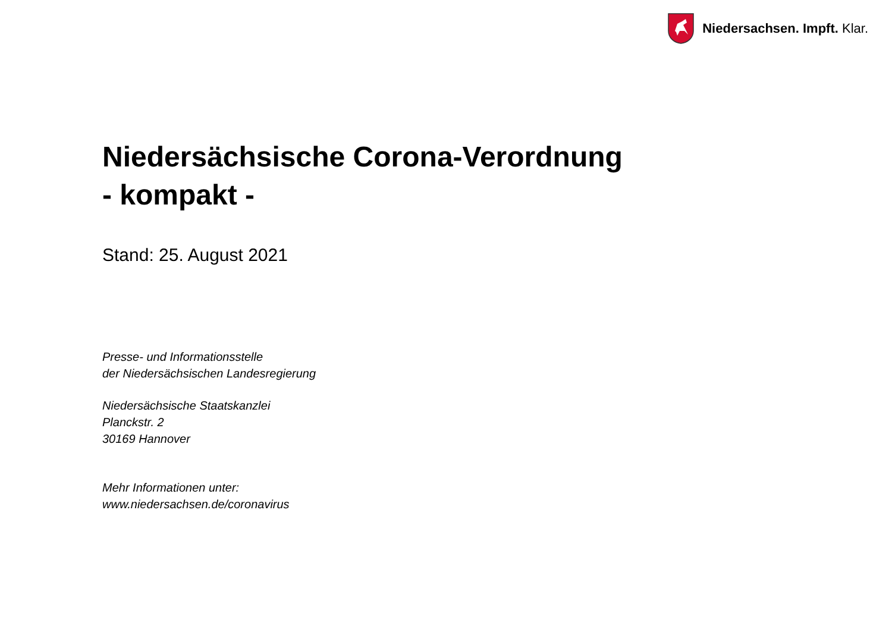Niedersachsen. Impft. Klar.
Niedersächsische Corona-Verordnung
- kompakt -
Stand: 25. August 2021
Presse- und Informationsstelle
der Niedersächsischen Landesregierung
Niedersächsische Staatskanzlei
Planckstr. 2
30169 Hannover
Mehr Informationen unter:
www.niedersachsen.de/coronavirus